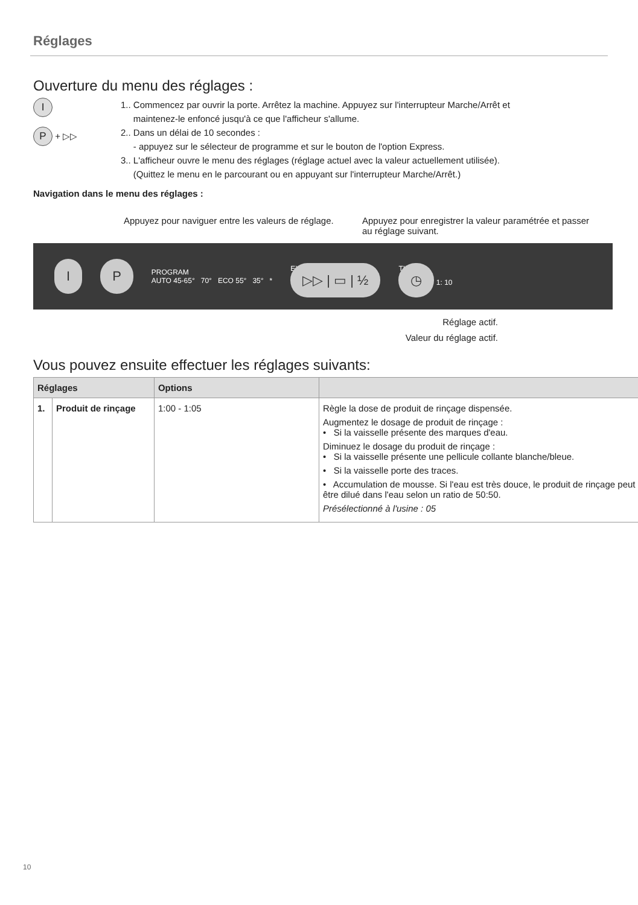Réglages
Ouverture du menu des réglages :
I
P + ▷▷
1.. Commencez par ouvrir la porte. Arrêtez la machine. Appuyez sur l'interrupteur Marche/Arrêt et
maintenez-le enfoncé jusqu'à ce que l'afficheur s'allume.
2.. Dans un délai de 10 secondes :
- appuyez sur le sélecteur de programme et sur le bouton de l'option Express.
3.. L'afficheur ouvre le menu des réglages (réglage actuel avec la valeur actuellement utilisée).
(Quittez le menu en le parcourant ou en appuyant sur l'interrupteur Marche/Arrêt.)
Navigation dans le menu des réglages :
Appuyez pour naviguer entre les valeurs de réglage.
Appuyez pour enregistrer la valeur paramétrée et passer au réglage suivant.
I P PROGRAM
AUTO 45-65° 70° ECO 55° 35° * EXTRA
▷▷ | ▭ | ½ TIME
◷ 1: 10
Réglage actif.
Valeur du réglage actif.
Vous pouvez ensuite effectuer les réglages suivants:
| Réglages | | Options | |
| --- | --- | --- | --- |
| 1. | Produit de rinçage | 1:00 - 1:05 | Règle la dose de produit de rinçage dispensée. Augmentez le dosage de produit de rinçage : • Si la vaisselle présente des marques d'eau. Diminuez le dosage du produit de rinçage : • Si la vaisselle présente une pellicule collante blanche/bleue. • Si la vaisselle porte des traces. • Accumulation de mousse. Si l'eau est très douce, le produit de rinçage peut être dilué dans l'eau selon un ratio de 50:50. Présélectionné à l'usine : 05 |
10